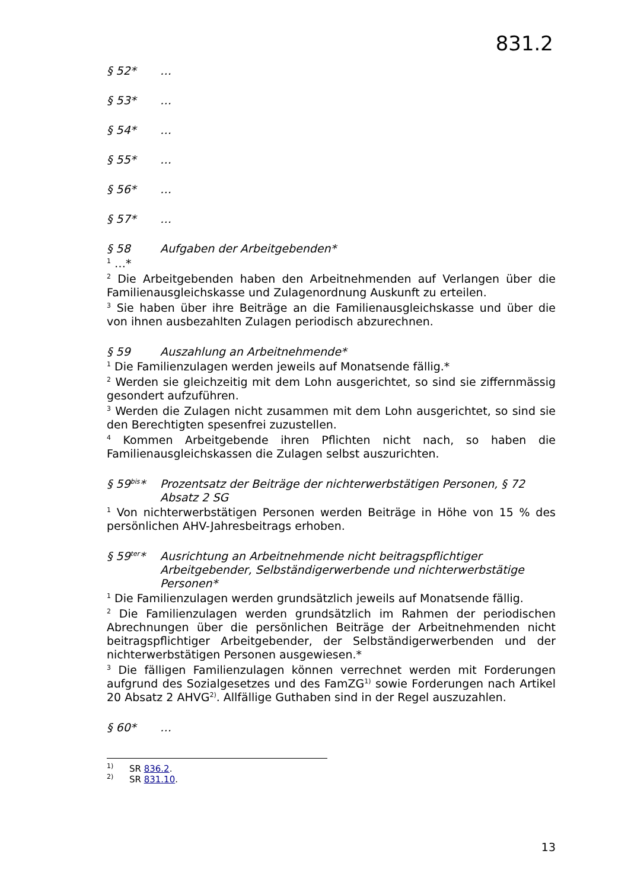831.2
§ 52* …
§ 53* …
§ 54* …
§ 55* …
§ 56* …
§ 57* …
§ 58 Aufgaben der Arbeitgebenden*
<sup>1</sup> …*
<sup>2</sup> Die Arbeitgebenden haben den Arbeitnehmenden auf Verlangen über die Familienausgleichskasse und Zulagenordnung Auskunft zu erteilen.
<sup>3</sup> Sie haben über ihre Beiträge an die Familienausgleichskasse und über die von ihnen ausbezahlten Zulagen periodisch abzurechnen.
§ 59 Auszahlung an Arbeitnehmende*
<sup>1</sup> Die Familienzulagen werden jeweils auf Monatsende fällig.*
<sup>2</sup> Werden sie gleichzeitig mit dem Lohn ausgerichtet, so sind sie ziffernmässig gesondert aufzuführen.
<sup>3</sup> Werden die Zulagen nicht zusammen mit dem Lohn ausgerichtet, so sind sie den Berechtigten spesenfrei zuzustellen.
<sup>4</sup> Kommen Arbeitgebende ihren Pflichten nicht nach, so haben die Familienausgleichskassen die Zulagen selbst auszurichten.
§ 59<sup>bis</sup>* Prozentsatz der Beiträge der nichterwerbstätigen Personen, § 72 Absatz 2 SG
<sup>1</sup> Von nichterwerbstätigen Personen werden Beiträge in Höhe von 15 % des persönlichen AHV-Jahresbeitrags erhoben.
§ 59<sup>ter</sup>* Ausrichtung an Arbeitnehmende nicht beitragspflichtiger Arbeitgebender, Selbständigerwerbende und nichterwerbstätige Personen*
<sup>1</sup> Die Familienzulagen werden grundsätzlich jeweils auf Monatsende fällig.
<sup>2</sup> Die Familienzulagen werden grundsätzlich im Rahmen der periodischen Abrechnungen über die persönlichen Beiträge der Arbeitnehmenden nicht beitragspflichtiger Arbeitgebender, der Selbständigerwerbenden und der nichterwerbstätigen Personen ausgewiesen.*
<sup>3</sup> Die fälligen Familienzulagen können verrechnet werden mit Forderungen aufgrund des Sozialgesetzes und des FamZG<sup>1)</sup> sowie Forderungen nach Artikel 20 Absatz 2 AHVG<sup>2)</sup>. Allfällige Guthaben sind in der Regel auszuzahlen.
§ 60* …
<sup>1)</sup> SR 836.2.
<sup>2)</sup> SR 831.10.
13